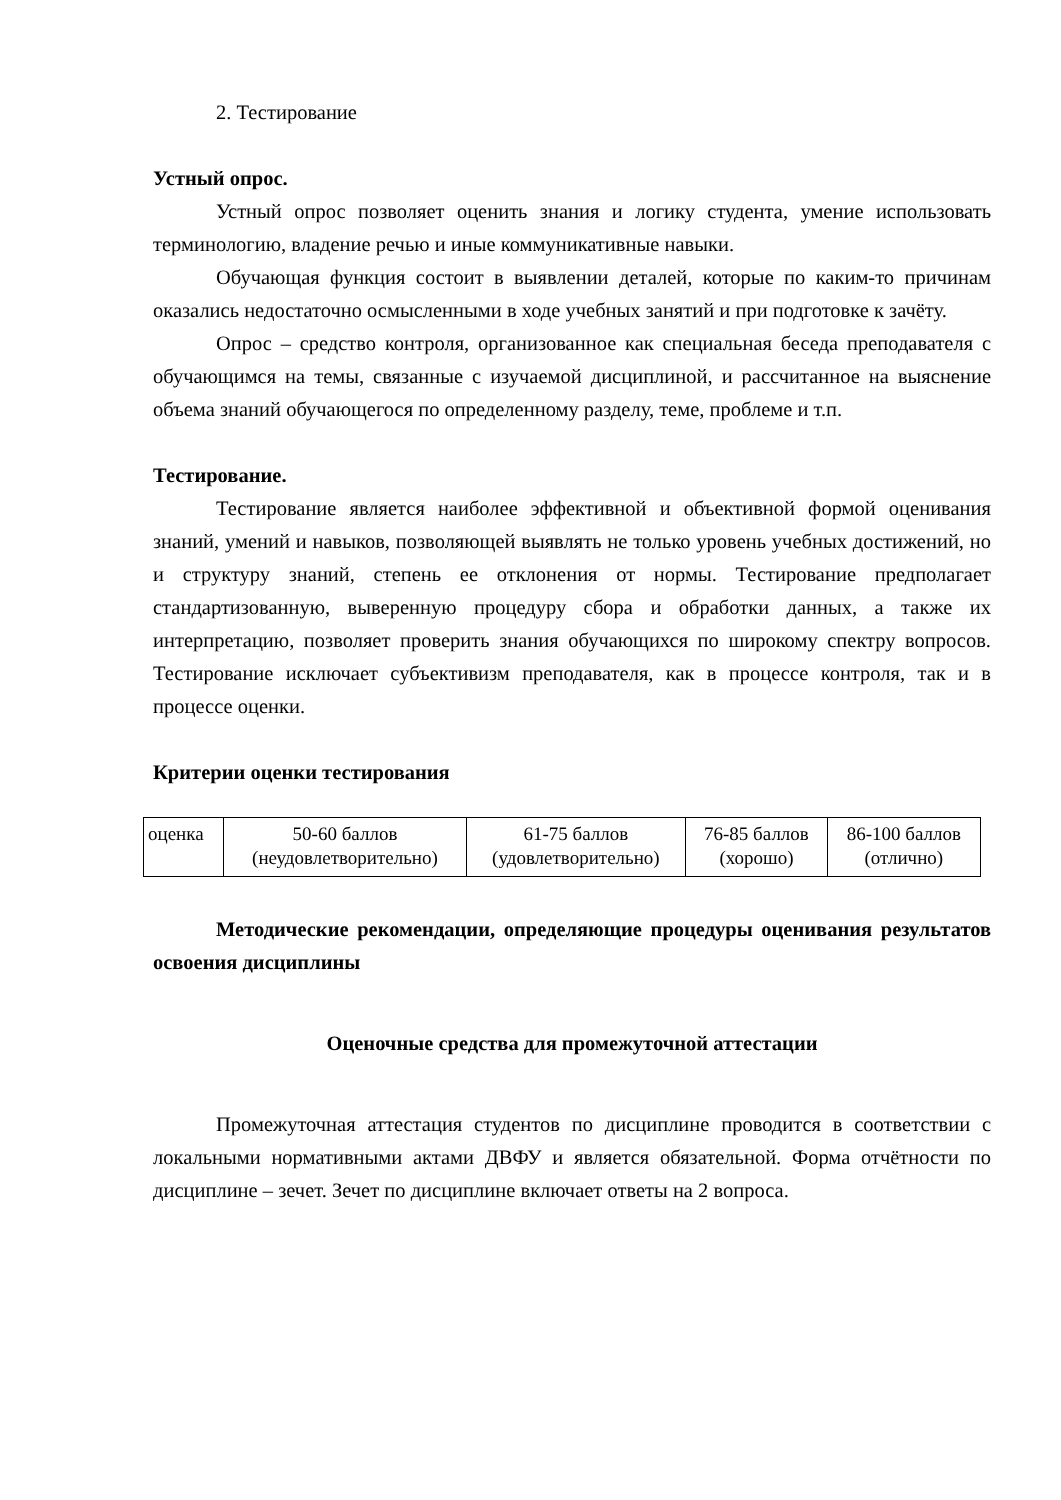2. Тестирование
Устный опрос.
Устный опрос позволяет оценить знания и логику студента, умение использовать терминологию, владение речью и иные коммуникативные навыки.
Обучающая функция состоит в выявлении деталей, которые по каким-то причинам оказались недостаточно осмысленными в ходе учебных занятий и при подготовке к зачёту.
Опрос – средство контроля, организованное как специальная беседа преподавателя с обучающимся на темы, связанные с изучаемой дисциплиной, и рассчитанное на выяснение объема знаний обучающегося по определенному разделу, теме, проблеме и т.п.
Тестирование.
Тестирование является наиболее эффективной и объективной формой оценивания знаний, умений и навыков, позволяющей выявлять не только уровень учебных достижений, но и структуру знаний, степень ее отклонения от нормы. Тестирование предполагает стандартизованную, выверенную процедуру сбора и обработки данных, а также их интерпретацию, позволяет проверить знания обучающихся по широкому спектру вопросов. Тестирование исключает субъективизм преподавателя, как в процессе контроля, так и в процессе оценки.
Критерии оценки тестирования
| оценка | 50-60 баллов (неудовлетворительно) | 61-75 баллов (удовлетворительно) | 76-85 баллов (хорошо) | 86-100 баллов (отлично) |
Методические рекомендации, определяющие процедуры оценивания результатов освоения дисциплины
Оценочные средства для промежуточной аттестации
Промежуточная аттестация студентов по дисциплине проводится в соответствии с локальными нормативными актами ДВФУ и является обязательной. Форма отчётности по дисциплине – зечет. Зечет по дисциплине включает ответы на 2 вопроса.